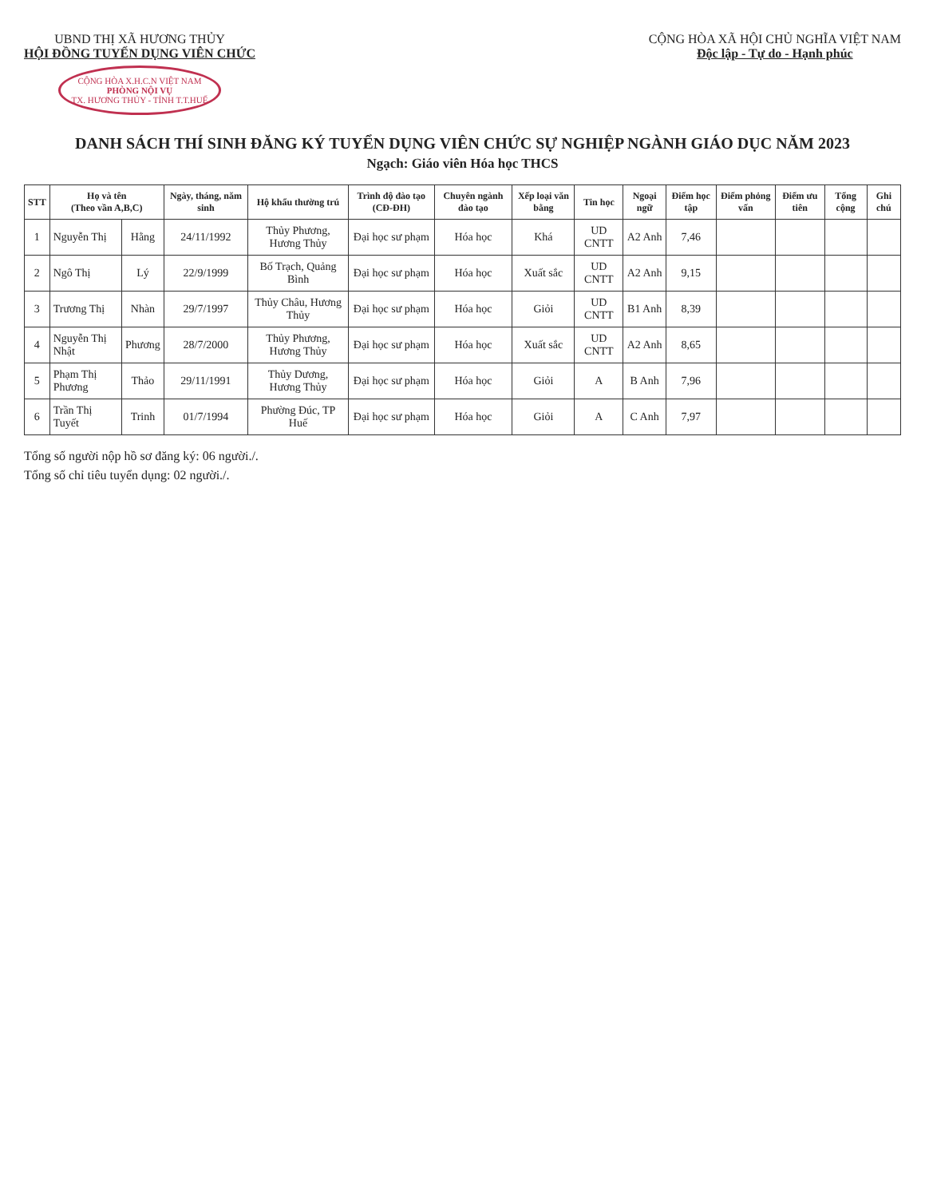UBND THỊ XÃ HƯƠNG THỦY
HỘI ĐỒNG TUYỂN DỤNG VIÊN CHỨC
CỘNG HÒA X.H.C.N VIỆT NAM
PHÒNG NỘI VỤ
TX. HƯƠNG THỦY - TỈNH T.T.HUẾ
CỘNG HÒA XÃ HỘI CHỦ NGHĨA VIỆT NAM
Độc lập - Tự do - Hạnh phúc
DANH SÁCH THÍ SINH ĐĂNG KÝ TUYỂN DỤNG VIÊN CHỨC SỰ NGHIỆP NGÀNH GIÁO DỤC NĂM 2023
Ngạch: Giáo viên Hóa học THCS
| STT | Họ và tên (Theo vần A,B,C) | | Ngày, tháng, năm sinh | Hộ khẩu thường trú | Trình độ đào tạo (CĐ-ĐH) | Chuyên ngành đào tạo | Xếp loại văn bằng | Tin học | Ngoại ngữ | Điểm học tập | Điểm phỏng vấn | Điểm ưu tiên | Tổng cộng | Ghi chú |
| --- | --- | --- | --- | --- | --- | --- | --- | --- | --- | --- | --- | --- | --- | --- |
| 1 | Nguyễn Thị | Hằng | 24/11/1992 | Thủy Phương, Hương Thủy | Đại học sư phạm | Hóa học | Khá | UD CNTT | A2 Anh | 7,46 | | | | |
| 2 | Ngô Thị | Lý | 22/9/1999 | Bố Trạch, Quảng Bình | Đại học sư phạm | Hóa học | Xuất sắc | UD CNTT | A2 Anh | 9,15 | | | | |
| 3 | Trương Thị | Nhàn | 29/7/1997 | Thủy Châu, Hương Thủy | Đại học sư phạm | Hóa học | Giỏi | UD CNTT | B1 Anh | 8,39 | | | | |
| 4 | Nguyễn Thị Nhật | Phương | 28/7/2000 | Thủy Phương, Hương Thủy | Đại học sư phạm | Hóa học | Xuất sắc | UD CNTT | A2 Anh | 8,65 | | | | |
| 5 | Phạm Thị Phương | Thảo | 29/11/1991 | Thủy Dương, Hương Thủy | Đại học sư phạm | Hóa học | Giỏi | A | B Anh | 7,96 | | | | |
| 6 | Trần Thị Tuyết | Trinh | 01/7/1994 | Phường Đúc, TP Huế | Đại học sư phạm | Hóa học | Giỏi | A | C Anh | 7,97 | | | | |
Tổng số người nộp hồ sơ đăng ký: 06 người./.
Tổng số chỉ tiêu tuyển dụng: 02 người./.